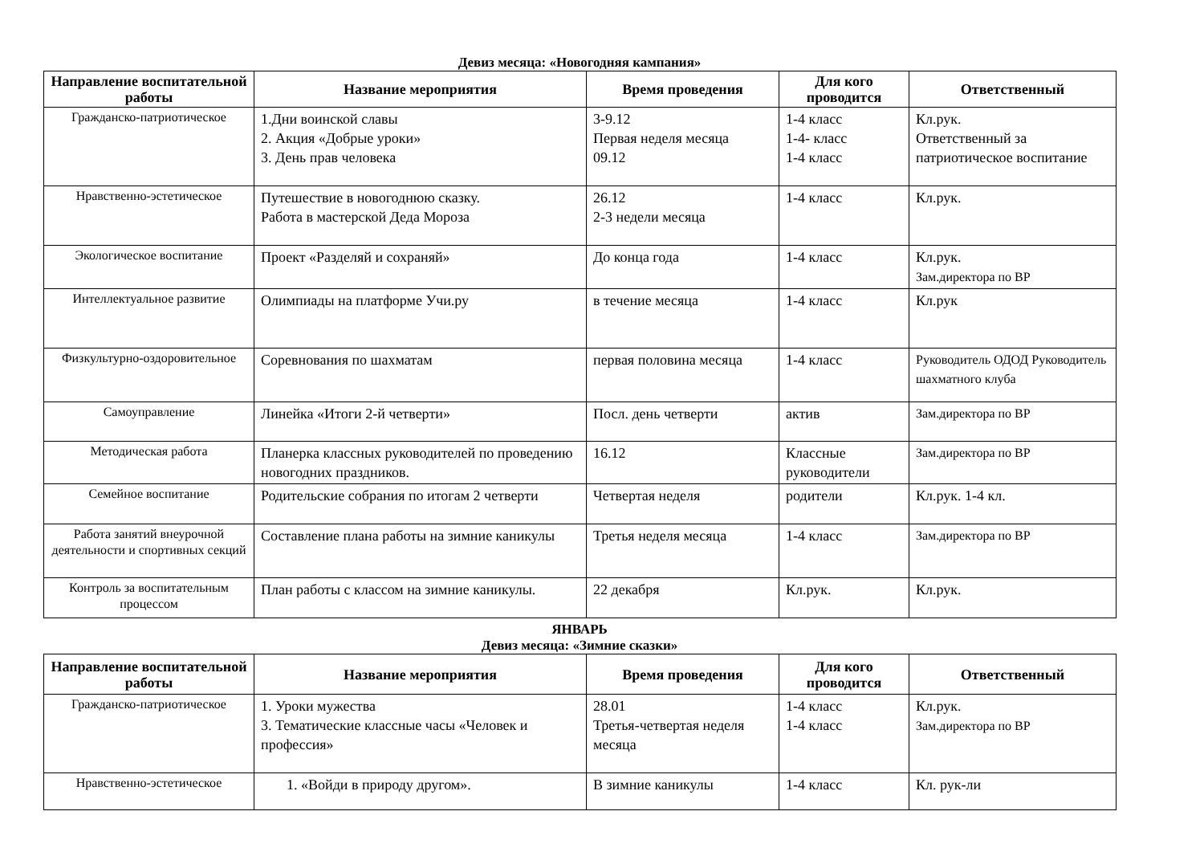Девиз месяца: «Новогодняя кампания»
| Направление воспитательной работы | Название мероприятия | Время проведения | Для кого проводится | Ответственный |
| --- | --- | --- | --- | --- |
| Гражданско-патриотическое | 1.Дни воинской славы 2. Акция «Добрые уроки» 3. День прав человека | 3-9.12 Первая неделя месяца 09.12 | 1-4 класс 1-4- класс 1-4 класс | Кл.рук. Ответственный за патриотическое воспитание |
| Нравственно-эстетическое | Путешествие в новогоднюю сказку. Работа в мастерской Деда Мороза | 26.12 2-3 недели месяца | 1-4 класс | Кл.рук. |
| Экологическое воспитание | Проект «Разделяй и сохраняй» | До конца года | 1-4 класс | Кл.рук. Зам.директора по ВР |
| Интеллектуальное развитие | Олимпиады на платформе Учи.ру | в течение месяца | 1-4 класс | Кл.рук |
| Физкультурно-оздоровительное | Соревнования по шахматам | первая половина месяца | 1-4 класс | Руководитель ОДОД Руководитель шахматного клуба |
| Самоуправление | Линейка «Итоги 2-й четверти» | Посл. день четверти | актив | Зам.директора по ВР |
| Методическая работа | Планерка классных руководителей по проведению новогодних праздников. | 16.12 | Классные руководители | Зам.директора по ВР |
| Семейное воспитание | Родительские собрания по итогам 2 четверти | Четвертая неделя | родители | Кл.рук. 1-4 кл. |
| Работа занятий внеурочной деятельности и спортивных секций | Составление плана работы на зимние каникулы | Третья неделя месяца | 1-4 класс | Зам.директора по ВР |
| Контроль за воспитательным процессом | План работы с классом на зимние каникулы. | 22 декабря | Кл.рук. | Кл.рук. |
ЯНВАРЬ
Девиз месяца: «Зимние сказки»
| Направление воспитательной работы | Название мероприятия | Время проведения | Для кого проводится | Ответственный |
| --- | --- | --- | --- | --- |
| Гражданско-патриотическое | 1. Уроки мужества 3. Тематические классные часы «Человек и профессия» | 28.01 Третья-четвертая неделя месяца | 1-4 класс 1-4 класс | Кл.рук. Зам.директора по ВР |
| Нравственно-эстетическое | 1. «Войди в природу другом». | В зимние каникулы | 1-4 класс | Кл. рук-ли |